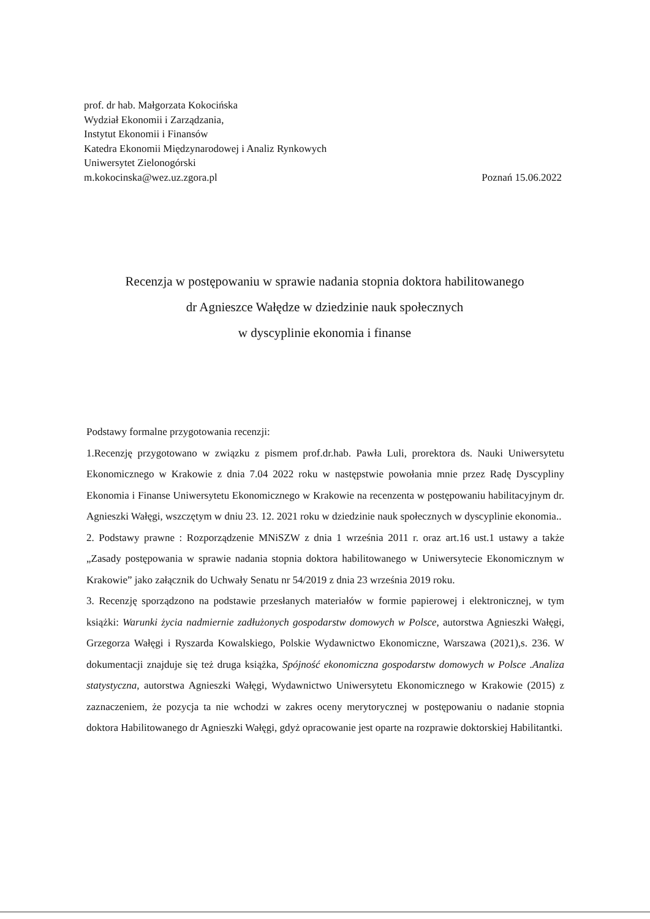prof. dr hab. Małgorzata Kokocińska
Wydział Ekonomii i Zarządzania,
Instytut Ekonomii i Finansów
Katedra Ekonomii Międzynarodowej i Analiz Rynkowych
Uniwersytet Zielonogórski
m.kokocinska@wez.uz.zgora.pl Poznań 15.06.2022
Recenzja w postępowaniu w sprawie nadania stopnia doktora habilitowanego
dr Agnieszce Wałędze w dziedzinie nauk społecznych
w dyscyplinie ekonomia i finanse
Podstawy formalne przygotowania recenzji:
1.Recenzję przygotowano w związku z pismem prof.dr.hab. Pawła Luli, prorektora ds. Nauki Uniwersytetu Ekonomicznego w Krakowie z dnia 7.04 2022 roku w następstwie powołania mnie przez Radę Dyscypliny Ekonomia i Finanse Uniwersytetu Ekonomicznego w Krakowie na recenzenta w postępowaniu habilitacyjnym dr. Agnieszki Wałęgi, wszczętym w dniu 23. 12. 2021 roku w dziedzinie nauk społecznych w dyscyplinie ekonomia..
2. Podstawy prawne : Rozporządzenie MNiSZW z dnia 1 września 2011 r. oraz art.16 ust.1 ustawy a także „Zasady postępowania w sprawie nadania stopnia doktora habilitowanego w Uniwersytecie Ekonomicznym w Krakowie” jako załącznik do Uchwały Senatu nr 54/2019 z dnia 23 września 2019 roku.
3. Recenzję sporządzono na podstawie przesłanych materiałów w formie papierowej i elektronicznej, w tym książki: Warunki życia nadmiernie zadłużonych gospodarstw domowych w Polsce, autorstwa Agnieszki Wałęgi, Grzegorza Wałęgi i Ryszarda Kowalskiego, Polskie Wydawnictwo Ekonomiczne, Warszawa (2021),s. 236. W dokumentacji znajduje się też druga książka, Spójność ekonomiczna gospodarstw domowych w Polsce .Analiza statystyczna, autorstwa Agnieszki Wałęgi, Wydawnictwo Uniwersytetu Ekonomicznego w Krakowie (2015) z zaznaczeniem, że pozycja ta nie wchodzi w zakres oceny merytorycznej w postępowaniu o nadanie stopnia doktora Habilitowanego dr Agnieszki Wałęgi, gdyż opracowanie jest oparte na rozprawie doktorskiej Habilitantki.